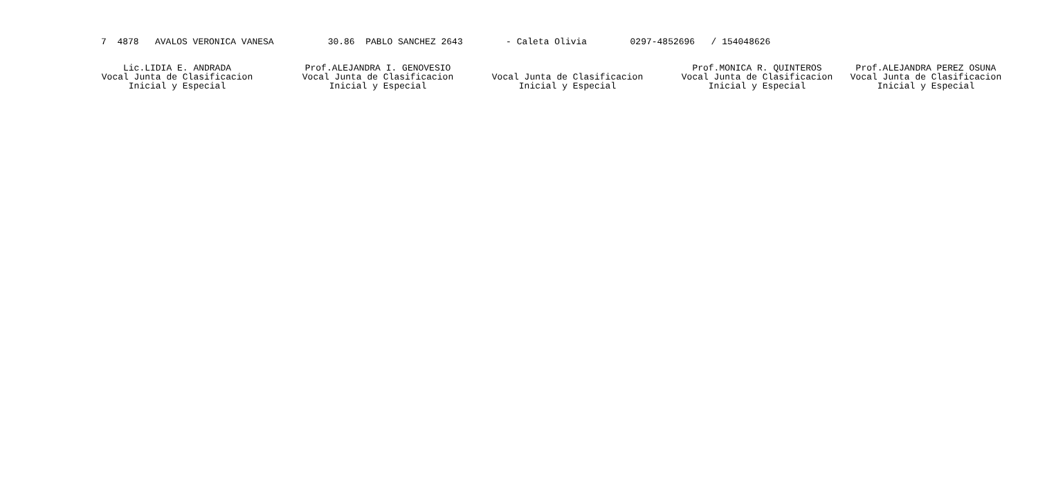7 4878 AVALOS VERONICA VANESA 30.86 PABLO SANCHEZ 2643 - Caleta Olivia 0297-4852696 / 154048626
Lic.LIDIA E. ANDRADA Vocal Junta de Clasificacion Inicial y Especial
Prof.ALEJANDRA I. GENOVESIO Vocal Junta de Clasificacion Inicial y Especial
Vocal Junta de Clasificacion Inicial y Especial
Prof.MONICA R. QUINTEROS Vocal Junta de Clasificacion Inicial y Especial
Prof.ALEJANDRA PEREZ OSUNA Vocal Junta de Clasificacion Inicial y Especial